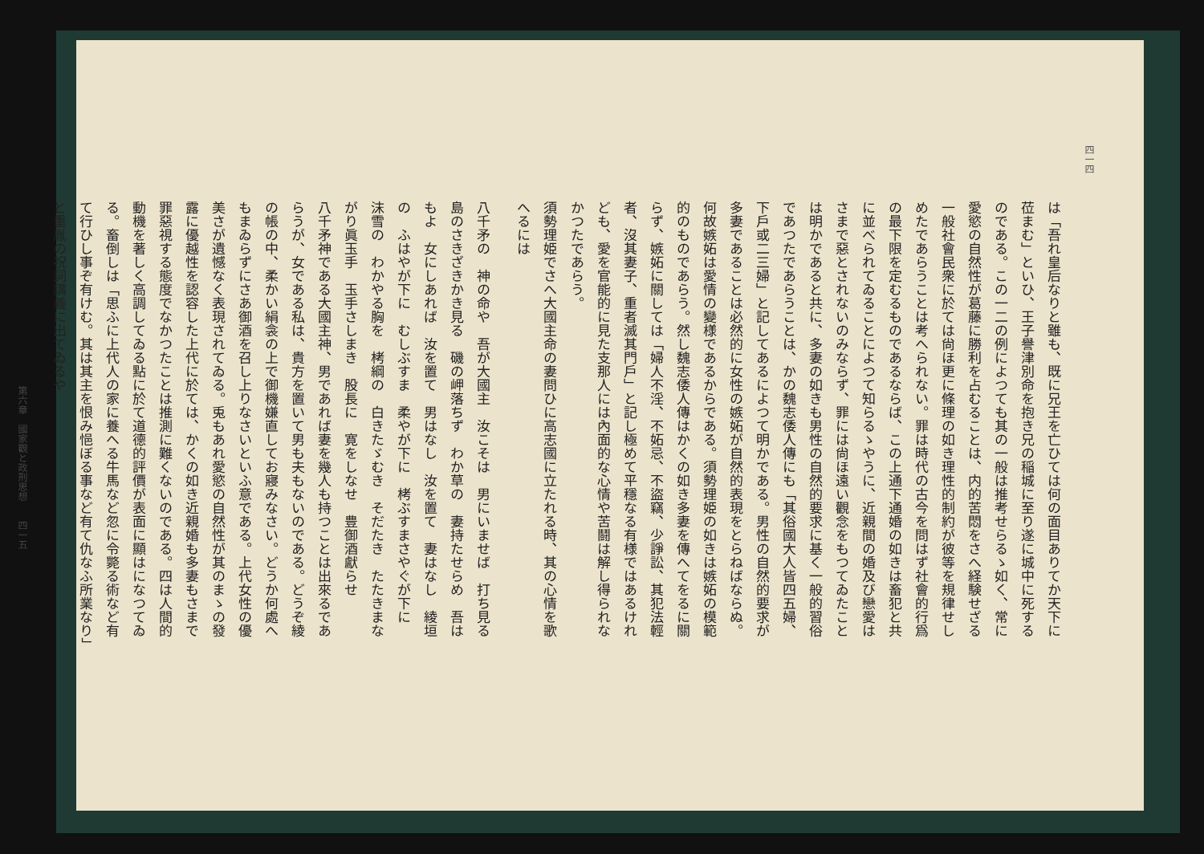四一四
は「吾れ皇后なりと雖も、既に兄王を亡ひては何の面目ありてか天下に莅まむ」といひ、王子譽津別命を抱き兄の稲城に至り遂に城中に死するのである。この一二の例によつても其の一般は推考せらるゝ如く、常に愛慾の自然性が葛藤に勝利を占むることは、内的苦悶をさへ経験せざる一般社會民衆に於ては尙ほ更に條理の如き理性的制約が彼等を規律せしめたであらうことは考へられない。罪は時代の古今を問はず社會的行爲の最下限を定むるものであるならば、この上通下通婚の如きは畜犯と共に並べられてゐることによつて知らるゝやうに、近親間の婚及び戀愛はさまで惡とされないのみならず、罪には尙ほ遠い觀念をもつてゐたことは明かであると共に、多妻の如きも男性の自然的要求に基く一般的習俗であつたであらうことは、かの魏志倭人傳にも「其俗國大人皆四五婦、下戶或二三婦」と記してあるによつて明かである。男性の自然的要求が多妻であることは必然的に女性の嫉妬が自然的表現をとらねばならぬ。何故嫉妬は愛情の變様であるからである。須勢理姫の如きは嫉妬の模範的のものであらう。然し魏志倭人傳はかくの如き多妻を傳へてをるに關らず、嫉妬に關しては「婦人不淫、不妬忌、不盜竊、少諍訟、其犯法輕者、沒其妻子、重者滅其門戶」と記し極めて平穩なる有様ではあるけれども、愛を官能的に見た支那人には內面的な心情や苦鬪は解し得られなかつたであらう。
須勢理姫でさへ大國主命の妻問ひに高志國に立たれる時、其の心情を歌へるには
八千矛の　神の命や　吾が大國主　汝こそは　男にいませば　打ち見る　島のさきざきかき見る　磯の岬落ちず　わか草の　妻持たせらめ　吾はもよ　女にしあれば　汝を置て　男はなし　汝を置て　妻はなし　綾垣の　ふはやが下に　むしぶすま　柔やが下に　栲ぶすまさやぐが下に　沫雪の　わかやる胸を　栲綱の　白きたゞむき　そだたき　たたきまながり眞玉手　玉手さしまき　股長に　寛をしなせ　豊御酒獻らせ
八千矛神である大國主神、男であれば妻を幾人も持つことは出來るであらうが、女である私は、貴方を置いて男も夫もないのである。どうぞ綾の帳の中、柔かい絹衾の上で御機嫌直してお寢みなさい。どうか何處へもまゐらずにさあ御酒を召し上りなさいといふ意である。上代女性の優美さが遺憾なく表現されてゐる。兎もあれ愛慾の自然性が其のまゝの發露に優越性を認容した上代に於ては、かくの如き近親婚も多妻もさまで罪惡視する態度でなかつたことは推測に難くないのである。四は人間的動機を著しく高調してゐる點に於て道德的評價が表面に顯はになつてゐる。畜倒しは「思ふに上代人の家に養へる牛馬など忽に令斃る術など有て行ひし事ぞ有けむ。其は其主を恨み悒ぼる事など有て仇なふ所業なり」と重胤の祝詞講義に出てゐるや
第六章　國家觀と政刑思想　　四一五